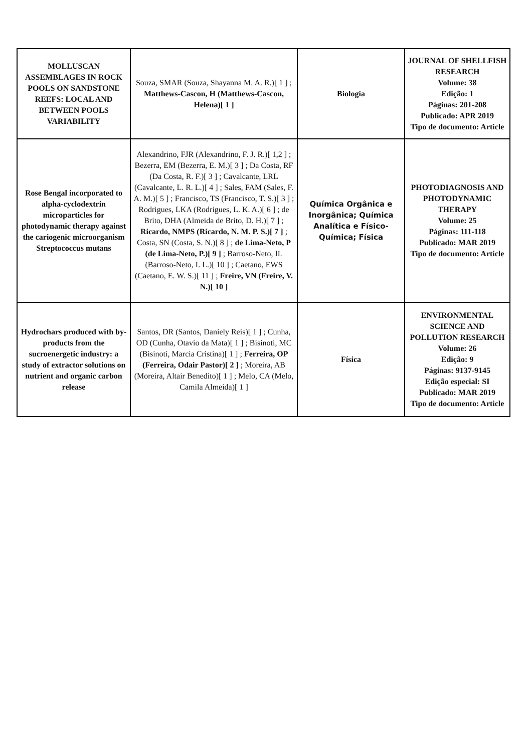| MOLLUSCAN ASSEMBLAGES IN ROCK POOLS ON SANDSTONE REEFS: LOCAL AND BETWEEN POOLS VARIABILITY | Souza, SMAR (Souza, Shayanna M. A. R.)[ 1 ] ; Matthews-Cascon, H (Matthews-Cascon, Helena)[ 1 ] | Biologia | JOURNAL OF SHELLFISH RESEARCH Volume: 38 Edição: 1 Páginas: 201-208 Publicado: APR 2019 Tipo de documento: Article |
| Rose Bengal incorporated to alpha-cyclodextrin microparticles for photodynamic therapy against the cariogenic microorganism Streptococcus mutans | Alexandrino, FJR (Alexandrino, F. J. R.)[ 1,2 ] ; Bezerra, EM (Bezerra, E. M.)[ 3 ] ; Da Costa, RF (Da Costa, R. F.)[ 3 ] ; Cavalcante, LRL (Cavalcante, L. R. L.)[ 4 ] ; Sales, FAM (Sales, F. A. M.)[ 5 ] ; Francisco, TS (Francisco, T. S.)[ 3 ] ; Rodrigues, LKA (Rodrigues, L. K. A.)[ 6 ] ; de Brito, DHA (Almeida de Brito, D. H.)[ 7 ] ; Ricardo, NMPS (Ricardo, N. M. P. S.)[ 7 ] ; Costa, SN (Costa, S. N.)[ 8 ] ; de Lima-Neto, P (de Lima-Neto, P.)[ 9 ] ; Barroso-Neto, IL (Barroso-Neto, I. L.)[ 10 ] ; Caetano, EWS (Caetano, E. W. S.)[ 11 ] ; Freire, VN (Freire, V. N.)[ 10 ] | Química Orgânica e Inorgânica; Química Analítica e Físico-Química; Física | PHOTODIAGNOSIS AND PHOTODYNAMIC THERAPY Volume: 25 Páginas: 111-118 Publicado: MAR 2019 Tipo de documento: Article |
| Hydrochars produced with by-products from the sucroenergetic industry: a study of extractor solutions on nutrient and organic carbon release | Santos, DR (Santos, Daniely Reis)[ 1 ] ; Cunha, OD (Cunha, Otavio da Mata)[ 1 ] ; Bisinoti, MC (Bisinoti, Marcia Cristina)[ 1 ] ; Ferreira, OP (Ferreira, Odair Pastor)[ 2 ] ; Moreira, AB (Moreira, Altair Benedito)[ 1 ] ; Melo, CA (Melo, Camila Almeida)[ 1 ] | Física | ENVIRONMENTAL SCIENCE AND POLLUTION RESEARCH Volume: 26 Edição: 9 Páginas: 9137-9145 Edição especial: SI Publicado: MAR 2019 Tipo de documento: Article |